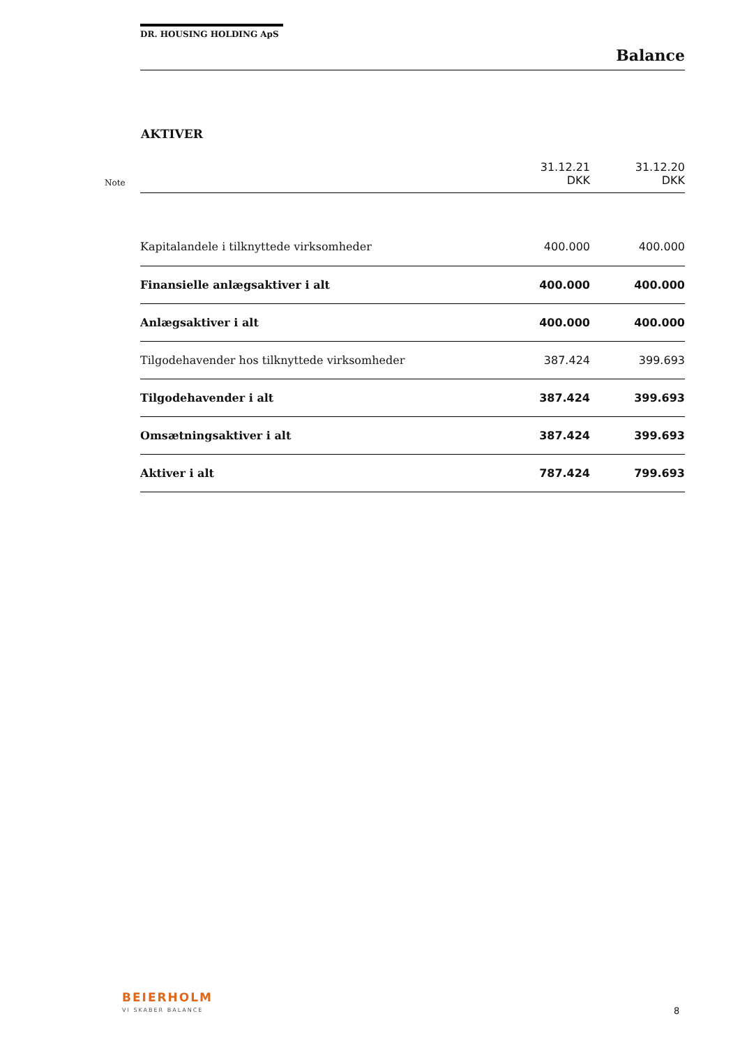DR. HOUSING HOLDING ApS
Balance
AKTIVER
| Note | | 31.12.21 DKK | 31.12.20 DKK |
| | Kapitalandele i tilknyttede virksomheder | 400.000 | 400.000 |
| | Finansielle anlægsaktiver i alt | 400.000 | 400.000 |
| | Anlægsaktiver i alt | 400.000 | 400.000 |
| | Tilgodehavender hos tilknyttede virksomheder | 387.424 | 399.693 |
| | Tilgodehavender i alt | 387.424 | 399.693 |
| | Omsætningsaktiver i alt | 387.424 | 399.693 |
| | Aktiver i alt | 787.424 | 799.693 |
BEIERHOLM
VI SKABER BALANCE 8